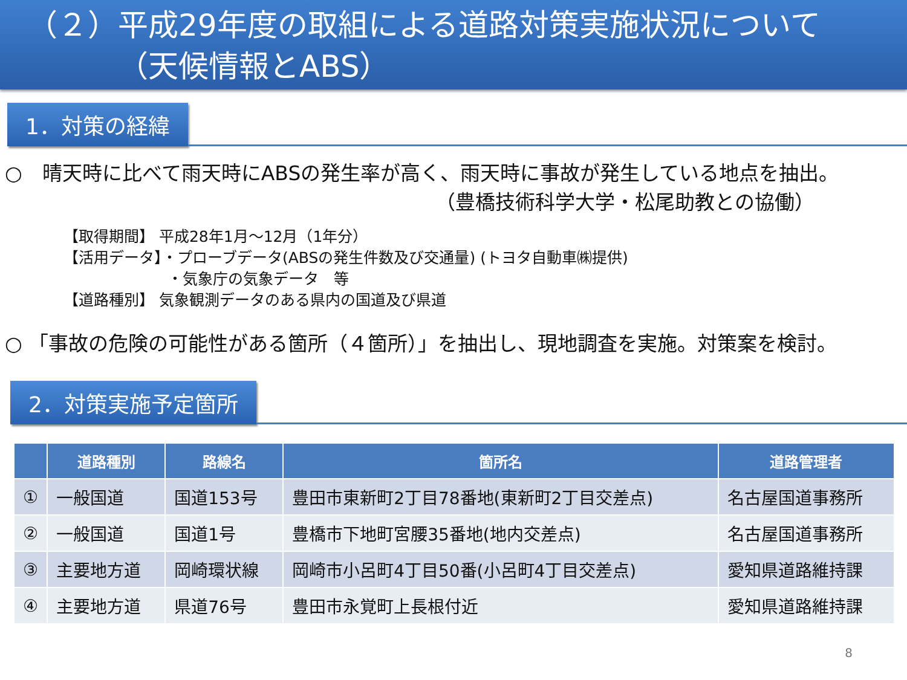（２）平成29年度の取組による道路対策実施状況について
（天候情報とABS）
1．対策の経緯
○　晴天時に比べて雨天時にABSの発生率が高く、雨天時に事故が発生している地点を抽出。
（豊橋技術科学大学・松尾助教との協働）
【取得期間】 平成28年1月～12月（1年分）
【活用データ】・プローブデータ(ABSの発生件数及び交通量) (トヨタ自動車㈱提供)
・気象庁の気象データ　等
【道路種別】 気象観測データのある県内の国道及び県道
○ 「事故の危険の可能性がある箇所（４箇所）」を抽出し、現地調査を実施。対策案を検討。
2．対策実施予定箇所
| | 道路種別 | 路線名 | 箇所名 | 道路管理者 |
| --- | --- | --- | --- | --- |
| ① | 一般国道 | 国道153号 | 豊田市東新町2丁目78番地(東新町2丁目交差点) | 名古屋国道事務所 |
| ② | 一般国道 | 国道1号 | 豊橋市下地町宮腰35番地(地内交差点) | 名古屋国道事務所 |
| ③ | 主要地方道 | 岡崎環状線 | 岡崎市小呂町4丁目50番(小呂町4丁目交差点) | 愛知県道路維持課 |
| ④ | 主要地方道 | 県道76号 | 豊田市永覚町上長根付近 | 愛知県道路維持課 |
8